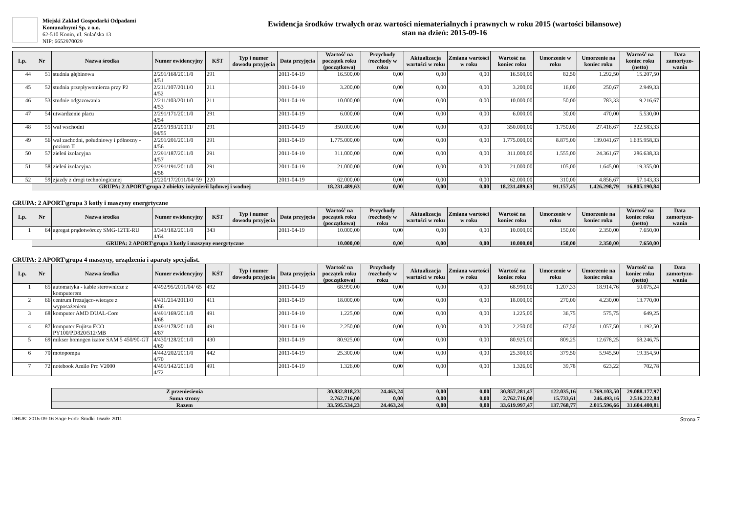Miejski Zakład Gospodarki Odpadami
Komunalnymi Sp. z o.o.
62-510 Konin, ul. Sulańska 13
NIP: 6652970029
Ewidencja środków trwałych oraz wartości niematerialnych i prawnych w roku 2015 (wartości bilansowe)
stan na dzień: 2015-09-16
| Lp. | Nr | Nazwa środka | Numer ewidencyjny | KŚT | Typ i numer dowodu przyjęcia | Data przyjęcia | Wartość na początek roku (początkowa) | Przychody /rozchody w roku | Aktualizacja wartości w roku | Zmiana wartości w roku | Wartość na koniec roku | Umorzenie w roku | Umorzenie na koniec roku | Wartość na koniec roku (netto) | Data zamortyzo-wania |
| --- | --- | --- | --- | --- | --- | --- | --- | --- | --- | --- | --- | --- | --- | --- | --- |
| 44 | 51 | studnia głębinowa | 2/291/168/2011/0 4/51 | 291 | | 2011-04-19 | 16.500,00 | 0,00 | 0,00 | 0,00 | 16.500,00 | 82,50 | 1.292,50 | 15.207,50 | |
| 45 | 52 | studnia przepływomierza przy P2 | 2/211/107/2011/0 4/52 | 211 | | 2011-04-19 | 3.200,00 | 0,00 | 0,00 | 0,00 | 3.200,00 | 16,00 | 250,67 | 2.949,33 | |
| 46 | 53 | studnie odgazowania | 2/211/103/2011/0 4/53 | 211 | | 2011-04-19 | 10.000,00 | 0,00 | 0,00 | 0,00 | 10.000,00 | 50,00 | 783,33 | 9.216,67 | |
| 47 | 54 | utwardzenie placu | 2/291/171/2011/0 4/54 | 291 | | 2011-04-19 | 6.000,00 | 0,00 | 0,00 | 0,00 | 6.000,00 | 30,00 | 470,00 | 5.530,00 | |
| 48 | 55 | wał wschodni | 2/291/193/20011/ 04/55 | 291 | | 2011-04-19 | 350.000,00 | 0,00 | 0,00 | 0,00 | 350.000,00 | 1.750,00 | 27.416,67 | 322.583,33 | |
| 49 | 56 | wał zachodni, południowy i północny - poziom II | 2/291/201/2011/0 4/56 | 291 | | 2011-04-19 | 1.775.000,00 | 0,00 | 0,00 | 0,00 | 1.775.000,00 | 8.875,00 | 139.041,67 | 1.635.958,33 | |
| 50 | 57 | zieleń izolacyjna | 2/291/187/2011/0 4/57 | 291 | | 2011-04-19 | 311.000,00 | 0,00 | 0,00 | 0,00 | 311.000,00 | 1.555,00 | 24.361,67 | 286.638,33 | |
| 51 | 58 | zieleń izolacyjna | 2/291/191/2011/0 4/58 | 291 | | 2011-04-19 | 21.000,00 | 0,00 | 0,00 | 0,00 | 21.000,00 | 105,00 | 1.645,00 | 19.355,00 | |
| 52 | 59 | zjazdy z drogi technologicznej | 2/220/17/2011/04/ 59 | 220 | | 2011-04-19 | 62.000,00 | 0,00 | 0,00 | 0,00 | 62.000,00 | 310,00 | 4.856,67 | 57.143,33 | |
| | GRUPA: 2 APORT\grupa 2 obiekty inżynierii lądowej i wodnej | | | | | | 18.231.489,63 | 0,00 | 0,00 | 0,00 | 18.231.489,63 | 91.157,45 | 1.426.298,79 | 16.805.190,84 | |
GRUPA: 2 APORT\grupa 3 kotły i maszyny energrtyczne
| Lp. | Nr | Nazwa środka | Numer ewidencyjny | KŚT | Typ i numer dowodu przyjęcia | Data przyjęcia | Wartość na początek roku (początkowa) | Przychody /rozchody w roku | Aktualizacja wartości w roku | Zmiana wartości w roku | Wartość na koniec roku | Umorzenie w roku | Umorzenie na koniec roku | Wartość na koniec roku (netto) | Data zamortyzo-wania |
| --- | --- | --- | --- | --- | --- | --- | --- | --- | --- | --- | --- | --- | --- | --- | --- |
| 1 | 64 | agregat prądotwórczy SMG-12TE-RU | 3/343/182/2011/0 4/64 | 343 | | 2011-04-19 | 10.000,00 | 0,00 | 0,00 | 0,00 | 10.000,00 | 150,00 | 2.350,00 | 7.650,00 | |
| | GRUPA: 2 APORT\grupa 3 kotły i maszyny energrtyczne | | | | | | 10.000,00 | 0,00 | 0,00 | 0,00 | 10.000,00 | 150,00 | 2.350,00 | 7.650,00 | |
GRUPA: 2 APORT\grupa 4 maszyny, urządzenia i aparaty specjalist.
| Lp. | Nr | Nazwa środka | Numer ewidencyjny | KŚT | Typ i numer dowodu przyjęcia | Data przyjęcia | Wartość na początek roku (początkowa) | Przychody /rozchody w roku | Aktualizacja wartości w roku | Zmiana wartości w roku | Wartość na koniec roku | Umorzenie w roku | Umorzenie na koniec roku | Wartość na koniec roku (netto) | Data zamortyzo-wania |
| --- | --- | --- | --- | --- | --- | --- | --- | --- | --- | --- | --- | --- | --- | --- | --- |
| 1 | 65 | automatyka - kable sterownicze z komputerem | 4/492/95/2011/04/ 65 | 492 | | 2011-04-19 | 68.990,00 | 0,00 | 0,00 | 0,00 | 68.990,00 | 1.207,33 | 18.914,76 | 50.075,24 | |
| 2 | 66 | centrum frezująco-wiecące z wyposażeniem | 4/411/214/2011/0 4/66 | 411 | | 2011-04-19 | 18.000,00 | 0,00 | 0,00 | 0,00 | 18.000,00 | 270,00 | 4.230,00 | 13.770,00 | |
| 3 | 68 | komputer AMD DUAL-Core | 4/491/169/2011/0 4/68 | 491 | | 2011-04-19 | 1.225,00 | 0,00 | 0,00 | 0,00 | 1.225,00 | 36,75 | 575,75 | 649,25 | |
| 4 | 87 | komputer Fujitsu ECO PY100/PD820/512/MB | 4/491/178/2011/0 4/87 | 491 | | 2011-04-19 | 2.250,00 | 0,00 | 0,00 | 0,00 | 2.250,00 | 67,50 | 1.057,50 | 1.192,50 | |
| 5 | 69 | mikser homogen izator SAM 5 450/90-GT | 4/430/128/2011/0 4/69 | 430 | | 2011-04-19 | 80.925,00 | 0,00 | 0,00 | 0,00 | 80.925,00 | 809,25 | 12.678,25 | 68.246,75 | |
| 6 | 70 | motopompa | 4/442/202/2011/0 4/70 | 442 | | 2011-04-19 | 25.300,00 | 0,00 | 0,00 | 0,00 | 25.300,00 | 379,50 | 5.945,50 | 19.354,50 | |
| 7 | 72 | notebook Amilo Pro V2000 | 4/491/142/2011/0 4/72 | 491 | | 2011-04-19 | 1.326,00 | 0,00 | 0,00 | 0,00 | 1.326,00 | 39,78 | 623,22 | 702,78 | |
| | | Z przeniesienia | 30.832.818,23 | 24.463,24 | 0,00 | 0,00 | 30.857.281,47 | 122.035,16 | 1.769.103,50 | 29.088.177,97 | |
| | | Suma strony | 2.762.716,00 | 0,00 | 0,00 | 0,00 | 2.762.716,00 | 15.733,61 | 246.493,16 | 2.516.222,84 | |
| | | Razem | 33.595.534,23 | 24.463,24 | 0,00 | 0,00 | 33.619.997,47 | 137.768,77 | 2.015.596,66 | 31.604.400,81 | |
DRUK: 2015-09-16 Sage Forte Środki Trwałe 2011 Strona 7